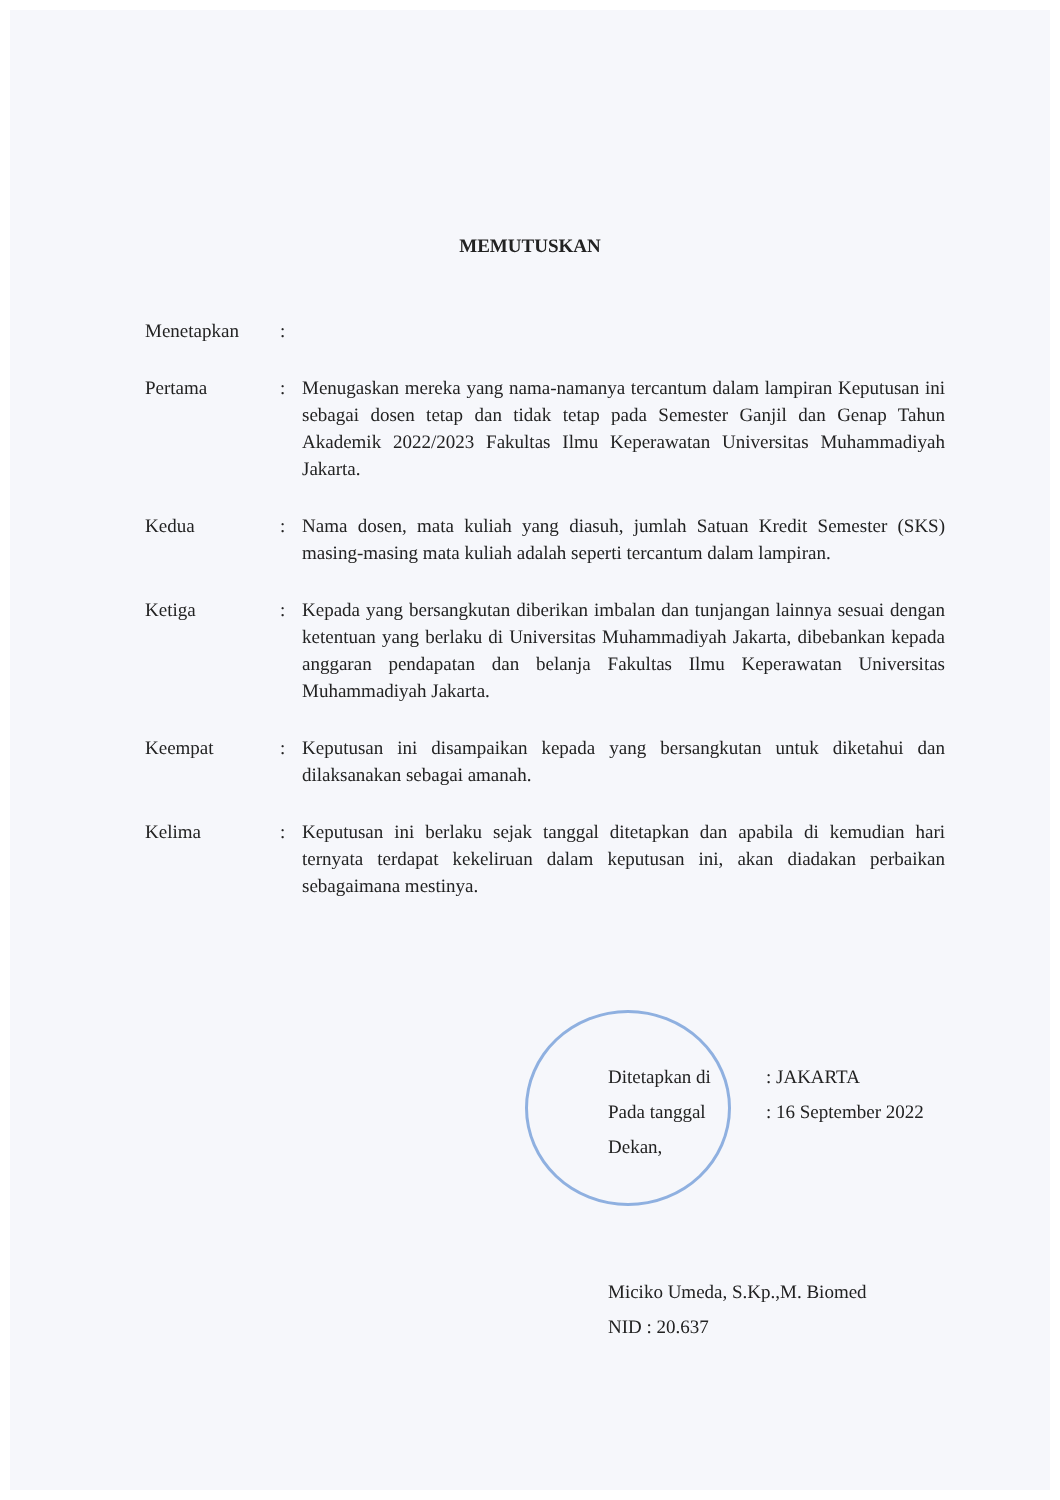MEMUTUSKAN
| Menetapkan | : | |
| Pertama | : | Menugaskan mereka yang nama-namanya tercantum dalam lampiran Keputusan ini sebagai dosen tetap dan tidak tetap pada Semester Ganjil dan Genap Tahun Akademik 2022/2023 Fakultas Ilmu Keperawatan Universitas Muhammadiyah Jakarta. |
| Kedua | : | Nama dosen, mata kuliah yang diasuh, jumlah Satuan Kredit Semester (SKS) masing-masing mata kuliah adalah seperti tercantum dalam lampiran. |
| Ketiga | : | Kepada yang bersangkutan diberikan imbalan dan tunjangan lainnya sesuai dengan ketentuan yang berlaku di Universitas Muhammadiyah Jakarta, dibebankan kepada anggaran pendapatan dan belanja Fakultas Ilmu Keperawatan Universitas Muhammadiyah Jakarta. |
| Keempat | : | Keputusan ini disampaikan kepada yang bersangkutan untuk diketahui dan dilaksanakan sebagai amanah. |
| Kelima | : | Keputusan ini berlaku sejak tanggal ditetapkan dan apabila di kemudian hari ternyata terdapat kekeliruan dalam keputusan ini, akan diadakan perbaikan sebagaimana mestinya. |
| Ditetapkan di | : JAKARTA |
| Pada tanggal | : 16 September 2022 |
Dekan,
Miciko Umeda, S.Kp.,M. Biomed
NID : 20.637